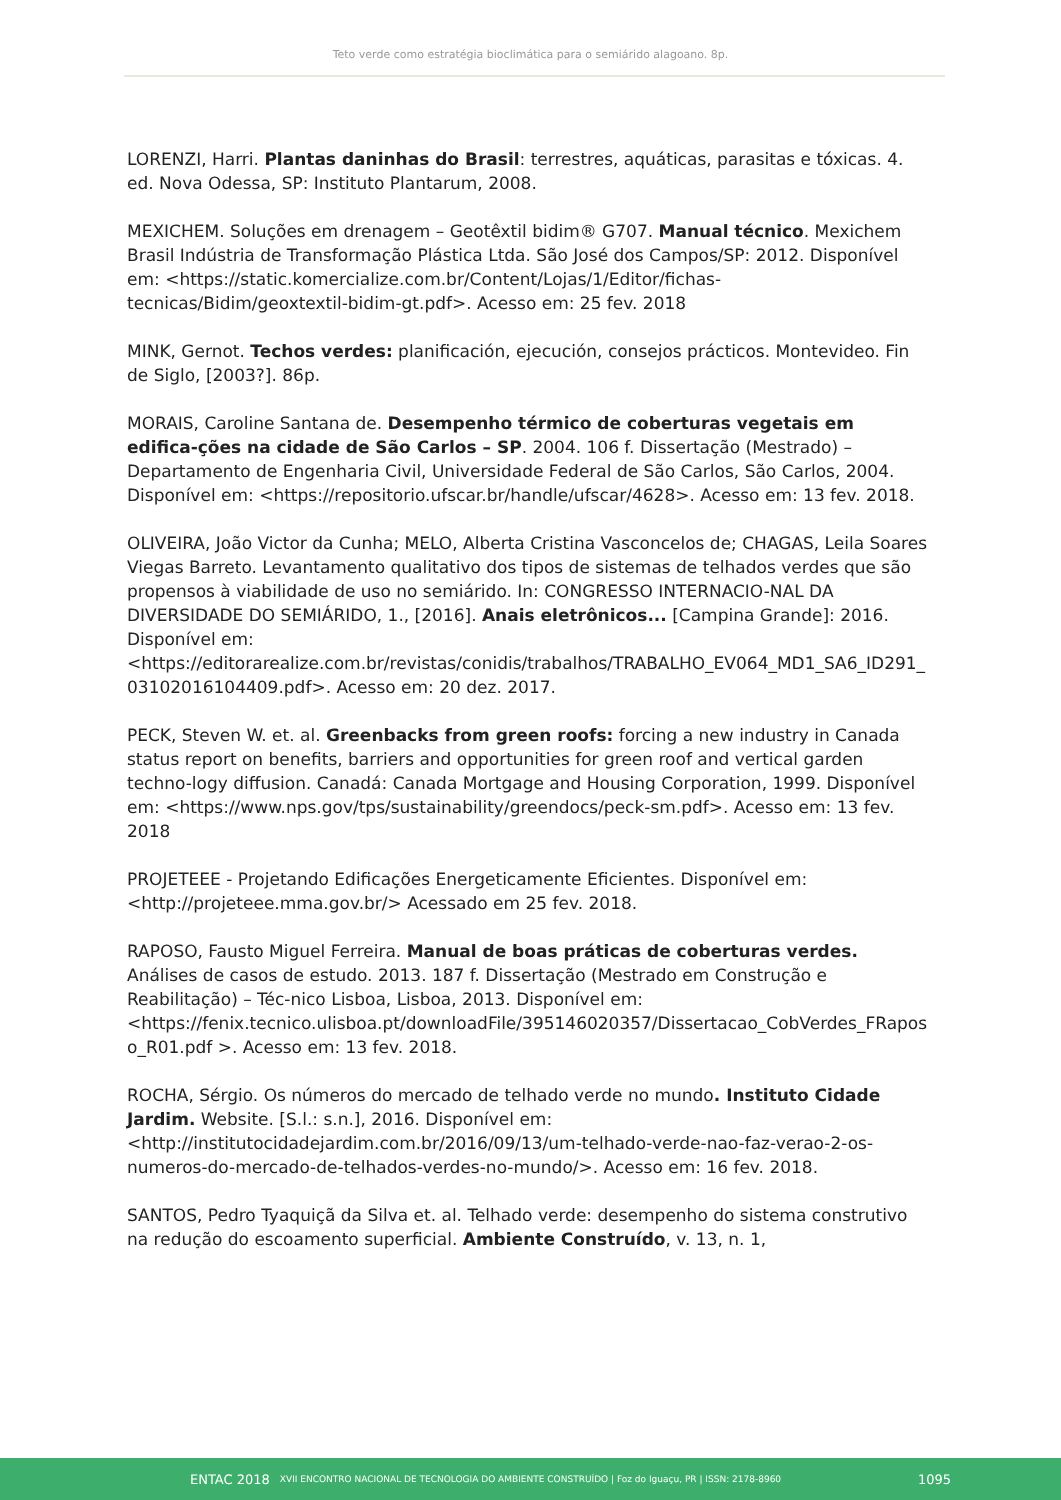Teto verde como estratégia bioclimática para o semiárido alagoano. 8p.
LORENZI, Harri. Plantas daninhas do Brasil: terrestres, aquáticas, parasitas e tóxicas. 4. ed. Nova Odessa, SP: Instituto Plantarum, 2008.
MEXICHEM. Soluções em drenagem – Geotêxtil bidim® G707. Manual técnico. Mexichem Brasil Indústria de Transformação Plástica Ltda. São José dos Campos/SP: 2012. Disponível em: <https://static.komercialize.com.br/Content/Lojas/1/Editor/fichas-tecnicas/Bidim/geoxtextil-bidim-gt.pdf>. Acesso em: 25 fev. 2018
MINK, Gernot. Techos verdes: planificación, ejecución, consejos prácticos. Montevideo. Fin de Siglo, [2003?]. 86p.
MORAIS, Caroline Santana de. Desempenho térmico de coberturas vegetais em edifica-ções na cidade de São Carlos – SP. 2004. 106 f. Dissertação (Mestrado) – Departamento de Engenharia Civil, Universidade Federal de São Carlos, São Carlos, 2004. Disponível em: <https://repositorio.ufscar.br/handle/ufscar/4628>. Acesso em: 13 fev. 2018.
OLIVEIRA, João Victor da Cunha; MELO, Alberta Cristina Vasconcelos de; CHAGAS, Leila Soares Viegas Barreto. Levantamento qualitativo dos tipos de sistemas de telhados verdes que são propensos à viabilidade de uso no semiárido. In: CONGRESSO INTERNACIO-NAL DA DIVERSIDADE DO SEMIÁRIDO, 1., [2016]. Anais eletrônicos... [Campina Grande]: 2016. Disponível em: <https://editorarealize.com.br/revistas/conidis/trabalhos/TRABALHO_EV064_MD1_SA6_ID291_03102016104409.pdf>. Acesso em: 20 dez. 2017.
PECK, Steven W. et. al. Greenbacks from green roofs: forcing a new industry in Canada status report on benefits, barriers and opportunities for green roof and vertical garden techno-logy diffusion. Canadá: Canada Mortgage and Housing Corporation, 1999. Disponível em: <https://www.nps.gov/tps/sustainability/greendocs/peck-sm.pdf>. Acesso em: 13 fev. 2018
PROJETEEE - Projetando Edificações Energeticamente Eficientes. Disponível em: <http://projeteee.mma.gov.br/> Acessado em 25 fev. 2018.
RAPOSO, Fausto Miguel Ferreira. Manual de boas práticas de coberturas verdes. Análises de casos de estudo. 2013. 187 f. Dissertação (Mestrado em Construção e Reabilitação) – Téc-nico Lisboa, Lisboa, 2013. Disponível em: <https://fenix.tecnico.ulisboa.pt/downloadFile/395146020357/Dissertacao_CobVerdes_FRaposo_R01.pdf >. Acesso em: 13 fev. 2018.
ROCHA, Sérgio. Os números do mercado de telhado verde no mundo. Instituto Cidade Jardim. Website. [S.l.: s.n.], 2016. Disponível em: <http://institutocidadejardim.com.br/2016/09/13/um-telhado-verde-nao-faz-verao-2-os-numeros-do-mercado-de-telhados-verdes-no-mundo/>. Acesso em: 16 fev. 2018.
SANTOS, Pedro Tyaquiçã da Silva et. al. Telhado verde: desempenho do sistema construtivo na redução do escoamento superficial. Ambiente Construído, v. 13, n. 1,
ENTAC 2018 XVII ENCONTRO NACIONAL DE TECNOLOGIA DO AMBIENTE CONSTRUÍDO | Foz do Iguaçu, PR | ISSN: 2178-8960 1095